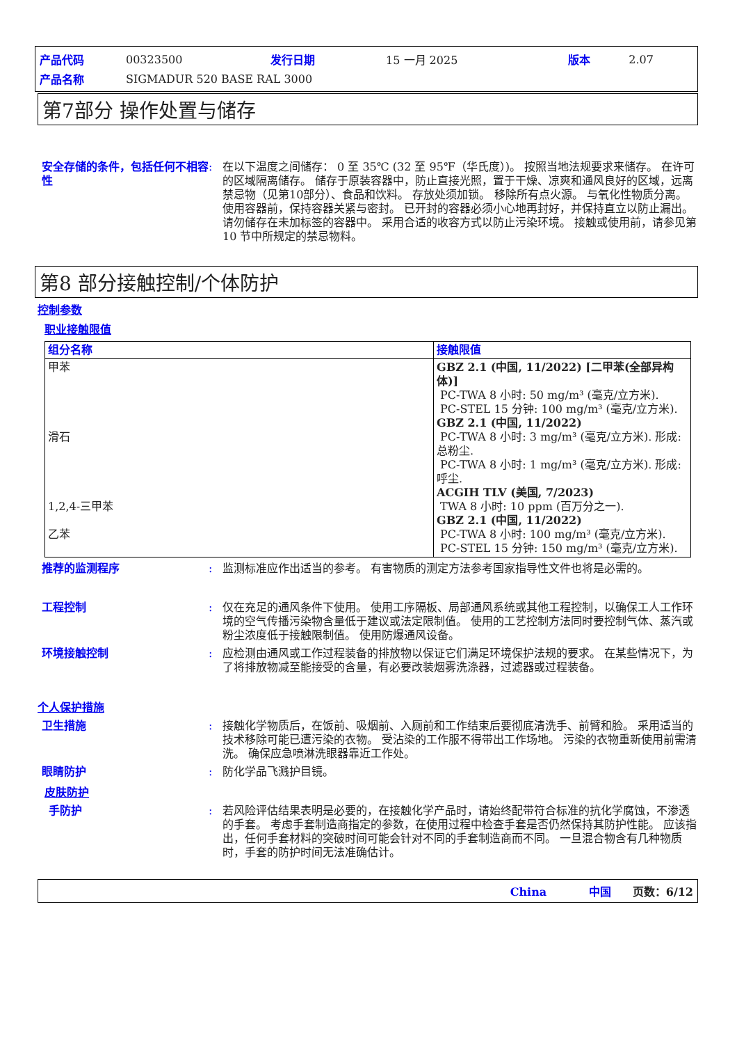| 产品代码 | 00323500 | 发行日期 | 15 一月 2025 | 版本 | 2.07 |
| 产品名称 | SIGMADUR 520 BASE RAL 3000 | | | | |
第7部分 操作处置与储存
安全存储的条件，包括任何不相容性
: 在以下温度之间储存： 0 至 35℃ (32 至 95℉（华氏度）)。 按照当地法规要求来储存。 在许可的区域隔离储存。 储存于原装容器中，防止直接光照，置于干燥、凉爽和通风良好的区域，远离禁忌物（见第10部分）、食品和饮料。 存放处须加锁。 移除所有点火源。 与氧化性物质分离。 使用容器前，保持容器关紧与密封。 已开封的容器必须小心地再封好，并保持直立以防止漏出。 请勿储存在未加标签的容器中。 采用合适的收容方式以防止污染环境。 接触或使用前，请参见第10 节中所规定的禁忌物料。
第8 部分接触控制/个体防护
控制参数
职业接触限值
| 组分名称 | 接触限值 |
| --- | --- |
| 甲苯 滑石 1,2,4-三甲苯 乙苯 | GBZ 2.1 (中国, 11/2022) [二甲苯(全部异构体)] PC-TWA 8 小时: 50 mg/m³ (毫克/立方米). PC-STEL 15 分钟: 100 mg/m³ (毫克/立方米). GBZ 2.1 (中国, 11/2022) PC-TWA 8 小时: 3 mg/m³ (毫克/立方米). 形成: 总粉尘. PC-TWA 8 小时: 1 mg/m³ (毫克/立方米). 形成: 呼尘. ACGIH TLV (美国, 7/2023) TWA 8 小时: 10 ppm (百万分之一). GBZ 2.1 (中国, 11/2022) PC-TWA 8 小时: 100 mg/m³ (毫克/立方米). PC-STEL 15 分钟: 150 mg/m³ (毫克/立方米). |
推荐的监测程序 : 监测标准应作出适当的参考。 有害物质的测定方法参考国家指导性文件也将是必需的。
工程控制 : 仅在充足的通风条件下使用。 使用工序隔板、局部通风系统或其他工程控制，以确保工人工作环境的空气传播污染物含量低于建议或法定限制值。 使用的工艺控制方法同时要控制气体、蒸汽或粉尘浓度低于接触限制值。 使用防爆通风设备。
环境接触控制 : 应检测由通风或工作过程装备的排放物以保证它们满足环境保护法规的要求。 在某些情况下，为了将排放物减至能接受的含量，有必要改装烟雾洗涤器，过滤器或过程装备。
个人保护措施
卫生措施 : 接触化学物质后，在饭前、吸烟前、入厕前和工作结束后要彻底清洗手、前臂和脸。 采用适当的技术移除可能已遭污染的衣物。 受沾染的工作服不得带出工作场地。 污染的衣物重新使用前需清洗。 确保应急喷淋洗眼器靠近工作处。
眼睛防护 : 防化学品飞溅护目镜。
皮肤防护
手防护 : 若风险评估结果表明是必要的，在接触化学产品时，请始终配带符合标准的抗化学腐蚀，不渗透的手套。 考虑手套制造商指定的参数，在使用过程中检查手套是否仍然保持其防护性能。 应该指出，任何手套材料的突破时间可能会针对不同的手套制造商而不同。 一旦混合物含有几种物质时，手套的防护时间无法准确估计。
China 中国 页数：6/12